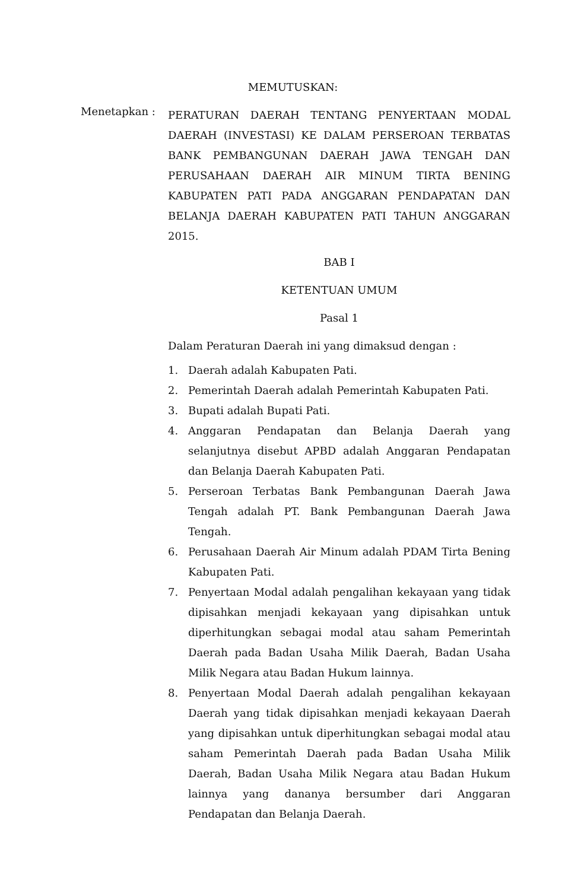MEMUTUSKAN:
Menetapkan :
PERATURAN DAERAH TENTANG PENYERTAAN MODAL DAERAH (INVESTASI) KE DALAM PERSEROAN TERBATAS BANK PEMBANGUNAN DAERAH JAWA TENGAH DAN PERUSAHAAN DAERAH AIR MINUM TIRTA BENING KABUPATEN PATI PADA ANGGARAN PENDAPATAN DAN BELANJA DAERAH KABUPATEN PATI TAHUN ANGGARAN 2015.
BAB I
KETENTUAN UMUM
Pasal 1
Dalam Peraturan Daerah ini yang dimaksud dengan :
1. Daerah adalah Kabupaten Pati.
2. Pemerintah Daerah adalah Pemerintah Kabupaten Pati.
3. Bupati adalah Bupati Pati.
4. Anggaran Pendapatan dan Belanja Daerah yang selanjutnya disebut APBD adalah Anggaran Pendapatan dan Belanja Daerah Kabupaten Pati.
5. Perseroan Terbatas Bank Pembangunan Daerah Jawa Tengah adalah PT. Bank Pembangunan Daerah Jawa Tengah.
6. Perusahaan Daerah Air Minum adalah PDAM Tirta Bening Kabupaten Pati.
7. Penyertaan Modal adalah pengalihan kekayaan yang tidak dipisahkan menjadi kekayaan yang dipisahkan untuk diperhitungkan sebagai modal atau saham Pemerintah Daerah pada Badan Usaha Milik Daerah, Badan Usaha Milik Negara atau Badan Hukum lainnya.
8. Penyertaan Modal Daerah adalah pengalihan kekayaan Daerah yang tidak dipisahkan menjadi kekayaan Daerah yang dipisahkan untuk diperhitungkan sebagai modal atau saham Pemerintah Daerah pada Badan Usaha Milik Daerah, Badan Usaha Milik Negara atau Badan Hukum lainnya yang dananya bersumber dari Anggaran Pendapatan dan Belanja Daerah.